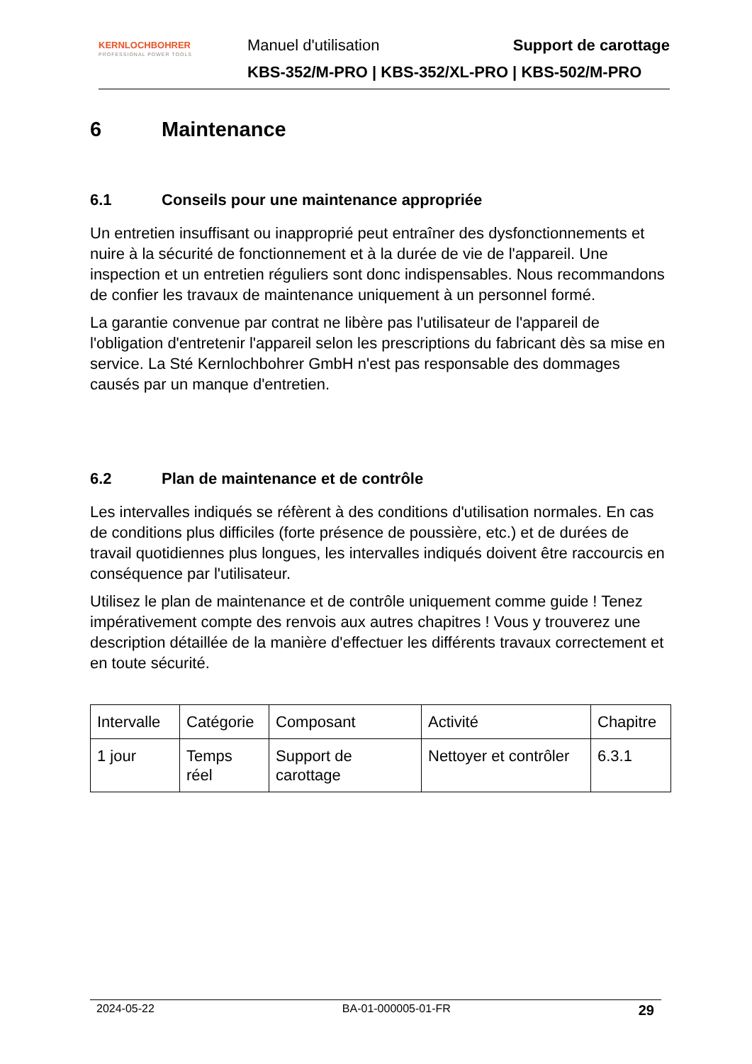KERNLOCHBOHRER
PROFESSIONAL POWER TOOLS
Manuel d'utilisation Support de carottage
KBS-352/M-PRO | KBS-352/XL-PRO | KBS-502/M-PRO
6 Maintenance
6.1 Conseils pour une maintenance appropriée
Un entretien insuffisant ou inapproprié peut entraîner des dysfonctionnements et nuire à la sécurité de fonctionnement et à la durée de vie de l'appareil. Une inspection et un entretien réguliers sont donc indispensables. Nous recommandons de confier les travaux de maintenance uniquement à un personnel formé.
La garantie convenue par contrat ne libère pas l'utilisateur de l'appareil de l'obligation d'entretenir l'appareil selon les prescriptions du fabricant dès sa mise en service. La Sté Kernlochbohrer GmbH n'est pas responsable des dommages causés par un manque d'entretien.
6.2 Plan de maintenance et de contrôle
Les intervalles indiqués se réfèrent à des conditions d'utilisation normales. En cas de conditions plus difficiles (forte présence de poussière, etc.) et de durées de travail quotidiennes plus longues, les intervalles indiqués doivent être raccourcis en conséquence par l'utilisateur.
Utilisez le plan de maintenance et de contrôle uniquement comme guide ! Tenez impérativement compte des renvois aux autres chapitres ! Vous y trouverez une description détaillée de la manière d'effectuer les différents travaux correctement et en toute sécurité.
| Intervalle | Catégorie | Composant | Activité | Chapitre |
| 1 jour | Temps réel | Support de carottage | Nettoyer et contrôler | 6.3.1 |
2024-05-22 BA-01-000005-01-FR 29